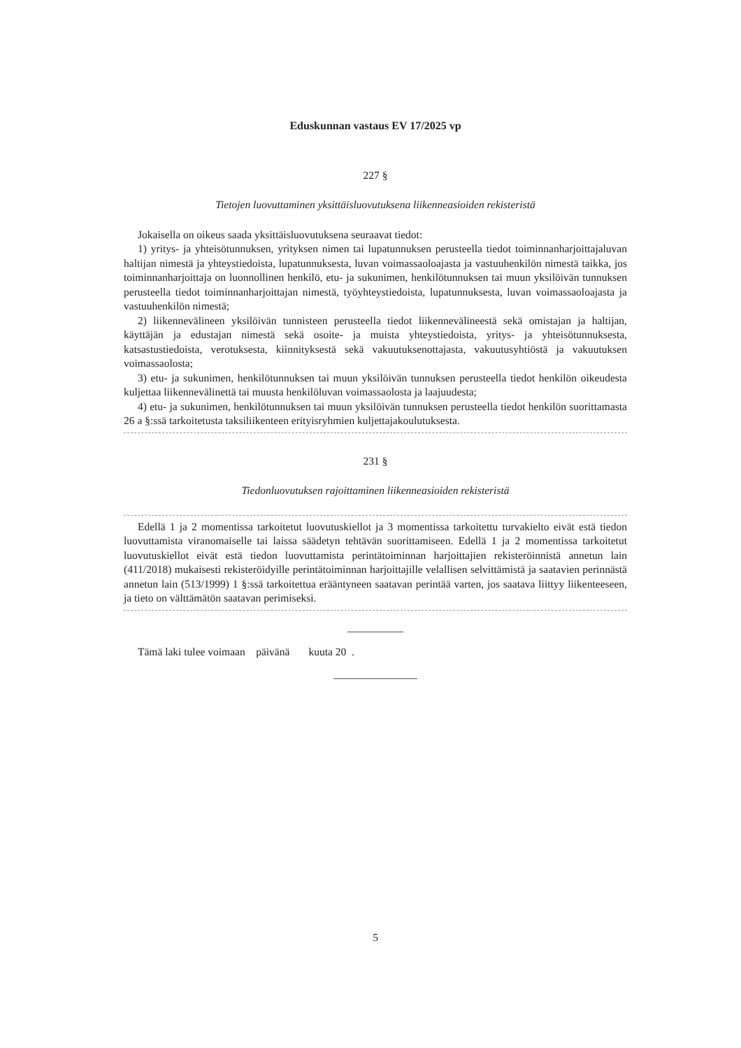Eduskunnan vastaus EV 17/2025 vp
227 §
Tietojen luovuttaminen yksittäisluovutuksena liikenneasioiden rekisteristä
Jokaisella on oikeus saada yksittäisluovutuksena seuraavat tiedot:
1) yritys- ja yhteisötunnuksen, yrityksen nimen tai lupatunnuksen perusteella tiedot toiminnanharjoittajaluvan haltijan nimestä ja yhteystiedoista, lupatunnuksesta, luvan voimassaoloajasta ja vastuuhenkilön nimestä taikka, jos toiminnanharjoittaja on luonnollinen henkilö, etu- ja sukunimen, henkilötunnuksen tai muun yksilöivän tunnuksen perusteella tiedot toiminnanharjoittajan nimestä, työyhteystiedoista, lupatunnuksesta, luvan voimassaoloajasta ja vastuuhenkilön nimestä;
2) liikennevälineen yksilöivän tunnisteen perusteella tiedot liikennevälineestä sekä omistajan ja haltijan, käyttäjän ja edustajan nimestä sekä osoite- ja muista yhteystiedoista, yritys- ja yhteisötunnuksesta, katsastustiedoista, verotuksesta, kiinnityksestä sekä vakuutuksenottajasta, vakuutusyhtiöstä ja vakuutuksen voimassaolosta;
3) etu- ja sukunimen, henkilötunnuksen tai muun yksilöivän tunnuksen perusteella tiedot henkilön oikeudesta kuljettaa liikennevälinettä tai muusta henkilöluvan voimassaolosta ja laajuudesta;
4) etu- ja sukunimen, henkilötunnuksen tai muun yksilöivän tunnuksen perusteella tiedot henkilön suorittamasta 26 a §:ssä tarkoitetusta taksiliikenteen erityisryhmien kuljettajakoulutuksesta.
231 §
Tiedonluovutuksen rajoittaminen liikenneasioiden rekisteristä
Edellä 1 ja 2 momentissa tarkoitetut luovutuskiellot ja 3 momentissa tarkoitettu turvakielto eivät estä tiedon luovuttamista viranomaiselle tai laissa säädetyn tehtävän suorittamiseen. Edellä 1 ja 2 momentissa tarkoitetut luovutuskiellot eivät estä tiedon luovuttamista perintätoiminnan harjoittajien rekisteröinnistä annetun lain (411/2018) mukaisesti rekisteröidyille perintätoiminnan harjoittajille velallisen selvittämistä ja saatavien perinnästä annetun lain (513/1999) 1 §:ssä tarkoitettua erääntyneen saatavan perintää varten, jos saatava liittyy liikenteeseen, ja tieto on välttämätön saatavan perimiseksi.
Tämä laki tulee voimaan päivänä kuuta 20 .
5